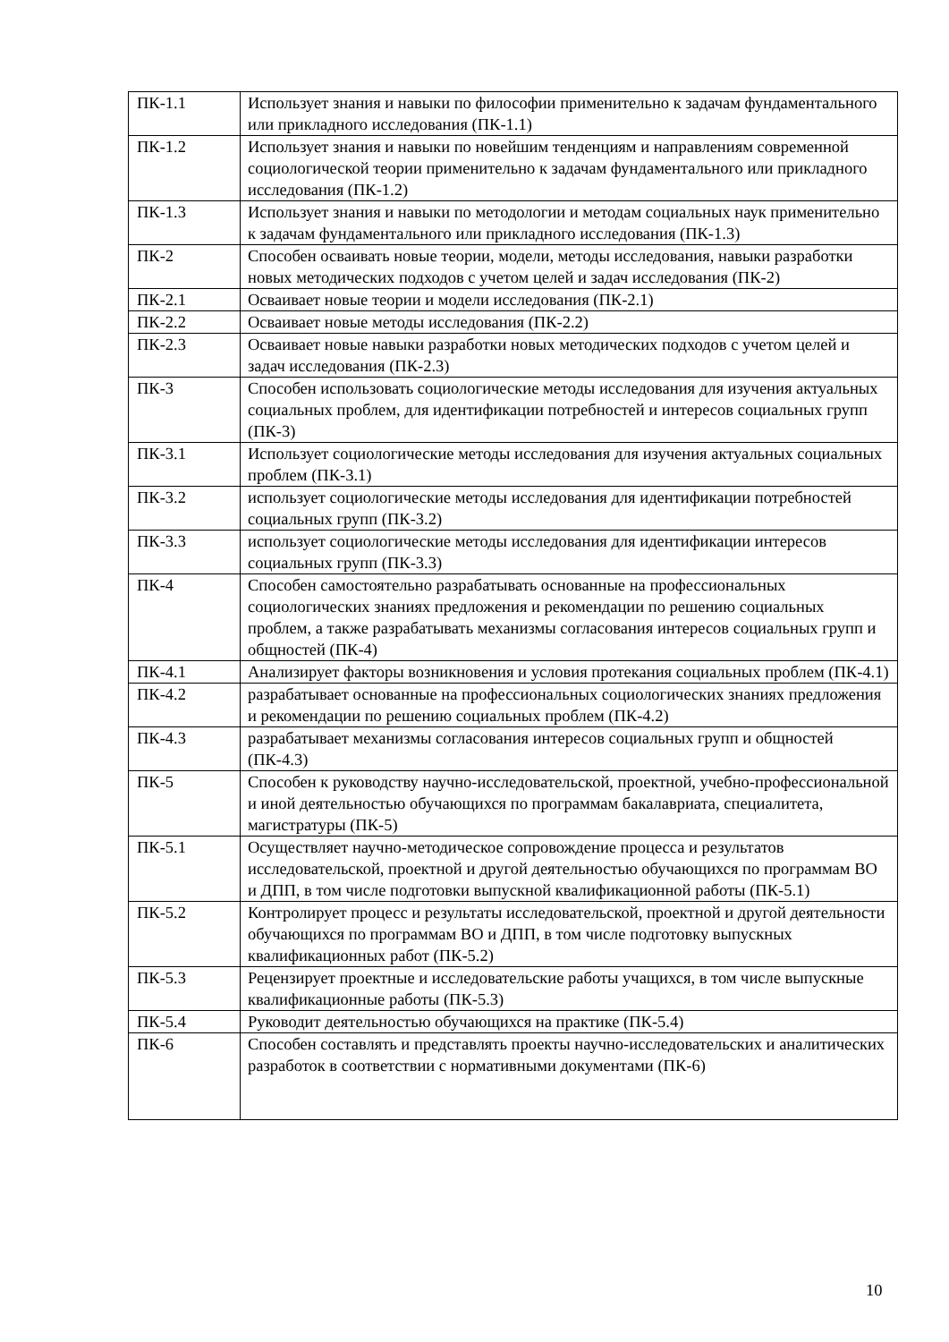| ПК-1.1 | Использует знания и навыки по философии применительно к задачам фундаментального или прикладного исследования (ПК-1.1) |
| ПК-1.2 | Использует знания и навыки по новейшим тенденциям и направлениям современной социологической теории применительно к задачам фундаментального или прикладного исследования (ПК-1.2) |
| ПК-1.3 | Использует знания и навыки по методологии и методам социальных наук применительно к задачам фундаментального или прикладного исследования (ПК-1.3) |
| ПК-2 | Способен осваивать новые теории, модели, методы исследования, навыки разработки новых методических подходов с учетом целей и задач исследования (ПК-2) |
| ПК-2.1 | Осваивает новые теории и модели исследования (ПК-2.1) |
| ПК-2.2 | Осваивает новые методы исследования (ПК-2.2) |
| ПК-2.3 | Осваивает новые навыки разработки новых методических подходов с учетом целей и задач исследования (ПК-2.3) |
| ПК-3 | Способен использовать социологические методы исследования для изучения актуальных социальных проблем, для идентификации потребностей и интересов социальных групп (ПК-3) |
| ПК-3.1 | Использует социологические методы исследования для изучения актуальных социальных проблем (ПК-3.1) |
| ПК-3.2 | использует социологические методы исследования для идентификации потребностей социальных групп (ПК-3.2) |
| ПК-3.3 | использует социологические методы исследования для идентификации интересов социальных групп (ПК-3.3) |
| ПК-4 | Способен самостоятельно разрабатывать основанные на профессиональных социологических знаниях предложения и рекомендации по решению социальных проблем, а также разрабатывать механизмы согласования интересов социальных групп и общностей (ПК-4) |
| ПК-4.1 | Анализирует факторы возникновения и условия протекания социальных проблем (ПК-4.1) |
| ПК-4.2 | разрабатывает основанные на профессиональных социологических знаниях предложения и рекомендации по решению социальных проблем (ПК-4.2) |
| ПК-4.3 | разрабатывает механизмы согласования интересов социальных групп и общностей (ПК-4.3) |
| ПК-5 | Способен к руководству научно-исследовательской, проектной, учебно-профессиональной и иной деятельностью обучающихся по программам бакалавриата, специалитета, магистратуры (ПК-5) |
| ПК-5.1 | Осуществляет научно-методическое сопровождение процесса и результатов исследовательской, проектной и другой деятельностью обучающихся по программам ВО и ДПП, в том числе подготовки выпускной квалификационной работы (ПК-5.1) |
| ПК-5.2 | Контролирует процесс и результаты исследовательской, проектной и другой деятельности обучающихся по программам ВО и ДПП, в том числе подготовку выпускных квалификационных работ (ПК-5.2) |
| ПК-5.3 | Рецензирует проектные и исследовательские работы учащихся, в том числе выпускные квалификационные работы (ПК-5.3) |
| ПК-5.4 | Руководит деятельностью обучающихся на практике (ПК-5.4) |
| ПК-6 | Способен составлять и представлять проекты научно-исследовательских и аналитических разработок в соответствии с нормативными документами (ПК-6) |
10